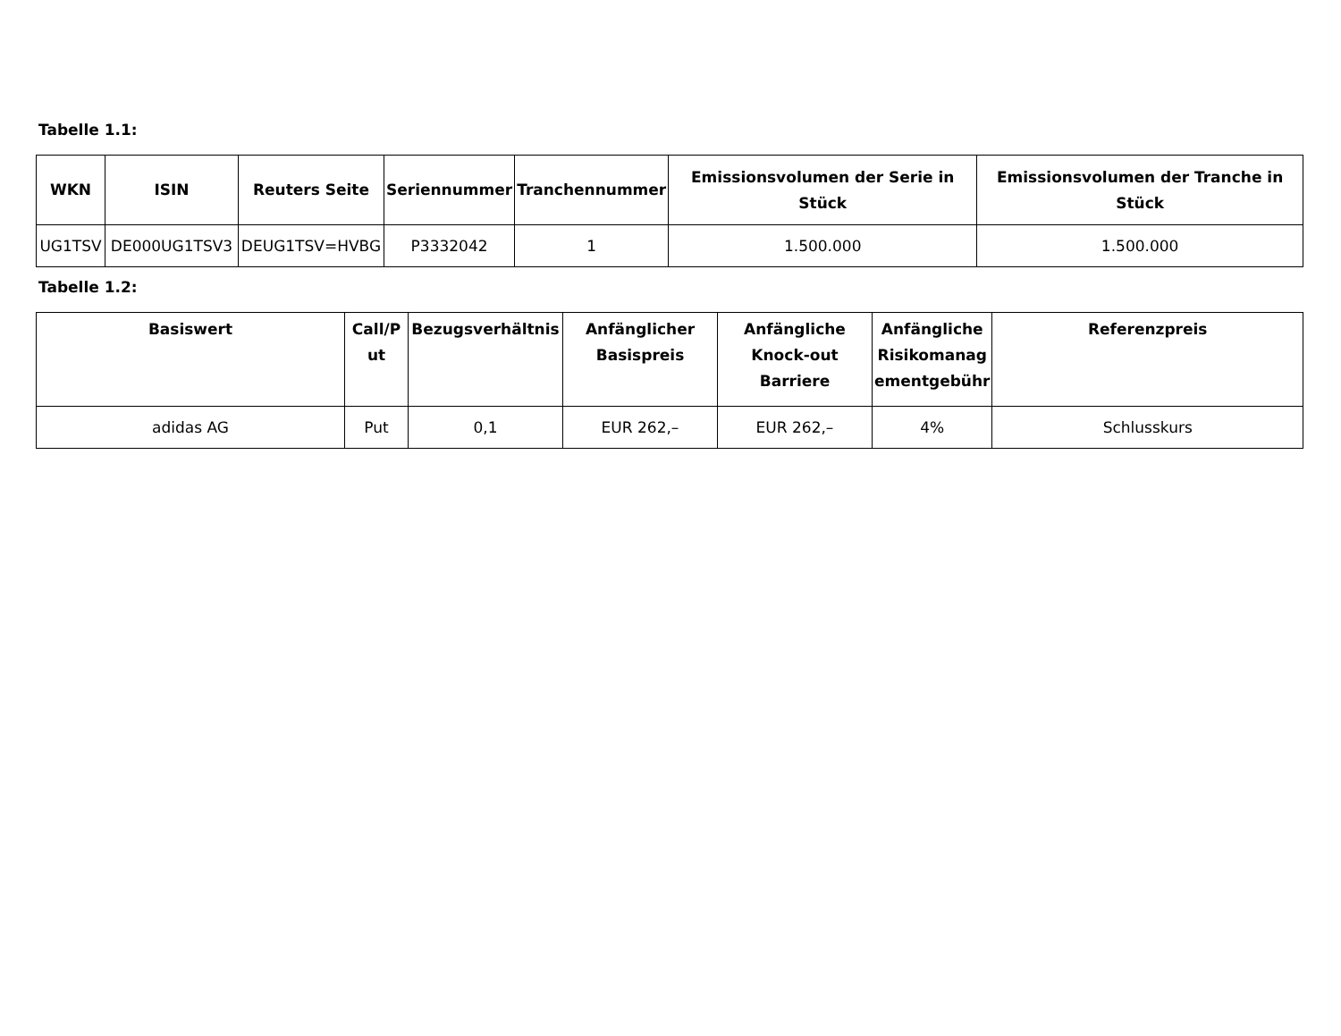Tabelle 1.1:
| WKN | ISIN | Reuters Seite | Seriennummer | Tranchennummer | Emissionsvolumen der Serie in Stück | Emissionsvolumen der Tranche in Stück |
| --- | --- | --- | --- | --- | --- | --- |
| UG1TSV | DE000UG1TSV3 | DEUG1TSV=HVBG | P3332042 | 1 | 1.500.000 | 1.500.000 |
Tabelle 1.2:
| Basiswert | Call/P ut | Bezugsverhältnis | Anfänglicher Basispreis | Anfängliche Knock-out Barriere | Anfängliche Risikomanag ementgebühr | Referenzpreis |
| --- | --- | --- | --- | --- | --- | --- |
| adidas AG | Put | 0,1 | EUR 262,– | EUR 262,– | 4% | Schlusskurs |